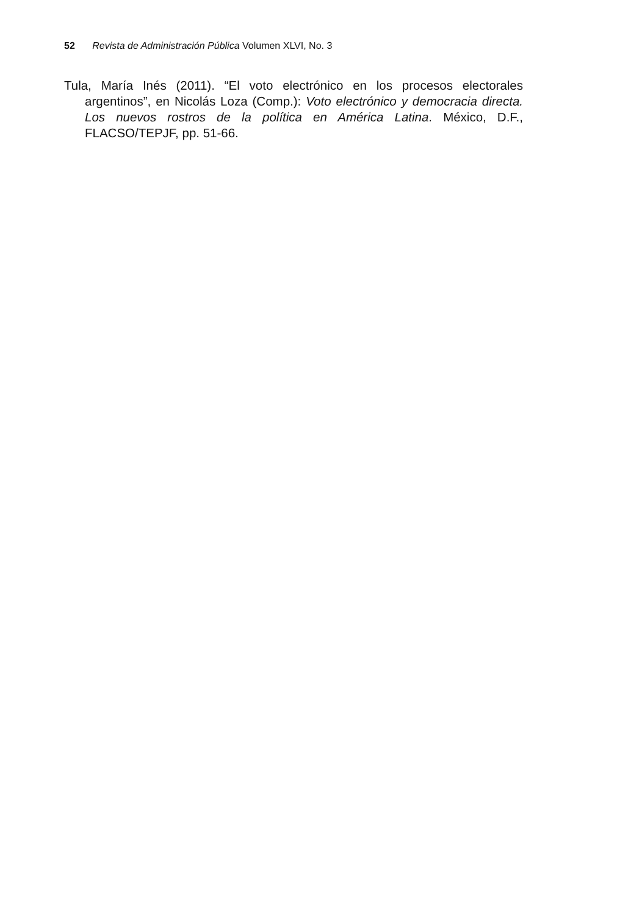52 Revista de Administración Pública Volumen XLVI, No. 3
Tula, María Inés (2011). “El voto electrónico en los procesos electorales argentinos”, en Nicolás Loza (Comp.): Voto electrónico y democracia directa. Los nuevos rostros de la política en América Latina. México, D.F., FLACSO/TEPJF, pp. 51-66.